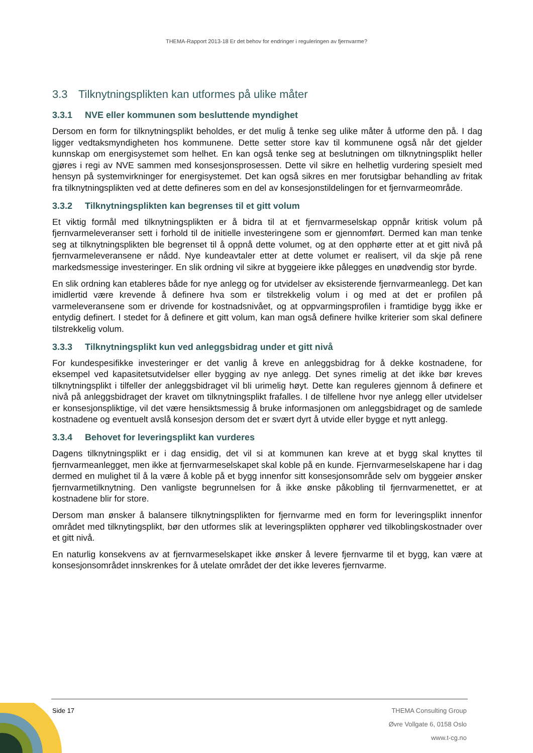THEMA-Rapport 2013-18 Er det behov for endringer i reguleringen av fjernvarme?
3.3 Tilknytningsplikten kan utformes på ulike måter
3.3.1 NVE eller kommunen som besluttende myndighet
Dersom en form for tilknytningsplikt beholdes, er det mulig å tenke seg ulike måter å utforme den på. I dag ligger vedtaksmyndigheten hos kommunene. Dette setter store kav til kommunene også når det gjelder kunnskap om energisystemet som helhet. En kan også tenke seg at beslutningen om tilknytningsplikt heller gjøres i regi av NVE sammen med konsesjonsprosessen. Dette vil sikre en helhetlig vurdering spesielt med hensyn på systemvirkninger for energisystemet. Det kan også sikres en mer forutsigbar behandling av fritak fra tilknytningsplikten ved at dette defineres som en del av konsesjonstildelingen for et fjernvarmeområde.
3.3.2 Tilknytningsplikten kan begrenses til et gitt volum
Et viktig formål med tilknytningsplikten er å bidra til at et fjernvarmeselskap oppnår kritisk volum på fjernvarmeleveranser sett i forhold til de initielle investeringene som er gjennomført. Dermed kan man tenke seg at tilknytningsplikten ble begrenset til å oppnå dette volumet, og at den opphørte etter at et gitt nivå på fjernvarmeleveransene er nådd. Nye kundeavtaler etter at dette volumet er realisert, vil da skje på rene markedsmessige investeringer. En slik ordning vil sikre at byggeiere ikke pålegges en unødvendig stor byrde.
En slik ordning kan etableres både for nye anlegg og for utvidelser av eksisterende fjernvarmeanlegg. Det kan imidlertid være krevende å definere hva som er tilstrekkelig volum i og med at det er profilen på varmeleveransene som er drivende for kostnadsnivået, og at oppvarmingsprofilen i framtidige bygg ikke er entydig definert. I stedet for å definere et gitt volum, kan man også definere hvilke kriterier som skal definere tilstrekkelig volum.
3.3.3 Tilknytningsplikt kun ved anleggsbidrag under et gitt nivå
For kundespesifikke investeringer er det vanlig å kreve en anleggsbidrag for å dekke kostnadene, for eksempel ved kapasitetsutvidelser eller bygging av nye anlegg. Det synes rimelig at det ikke bør kreves tilknytningsplikt i tilfeller der anleggsbidraget vil bli urimelig høyt. Dette kan reguleres gjennom å definere et nivå på anleggsbidraget der kravet om tilknytningsplikt frafalles. I de tilfellene hvor nye anlegg eller utvidelser er konsesjonspliktige, vil det være hensiktsmessig å bruke informasjonen om anleggsbidraget og de samlede kostnadene og eventuelt avslå konsesjon dersom det er svært dyrt å utvide eller bygge et nytt anlegg.
3.3.4 Behovet for leveringsplikt kan vurderes
Dagens tilknytningsplikt er i dag ensidig, det vil si at kommunen kan kreve at et bygg skal knyttes til fjernvarmeanlegget, men ikke at fjernvarmeselskapet skal koble på en kunde. Fjernvarmeselskapene har i dag dermed en mulighet til å la være å koble på et bygg innenfor sitt konsesjonsområde selv om byggeier ønsker fjernvarmetilknytning. Den vanligste begrunnelsen for å ikke ønske påkobling til fjernvarmenettet, er at kostnadene blir for store.
Dersom man ønsker å balansere tilknytningsplikten for fjernvarme med en form for leveringsplikt innenfor området med tilknytingsplikt, bør den utformes slik at leveringsplikten opphører ved tilkoblingskostnader over et gitt nivå.
En naturlig konsekvens av at fjernvarmeselskapet ikke ønsker å levere fjernvarme til et bygg, kan være at konsesjonsområdet innskrenkes for å utelate området der det ikke leveres fjernvarme.
Side 17
THEMA Consulting Group
Øvre Vollgate 6, 0158 Oslo
www.t-cg.no